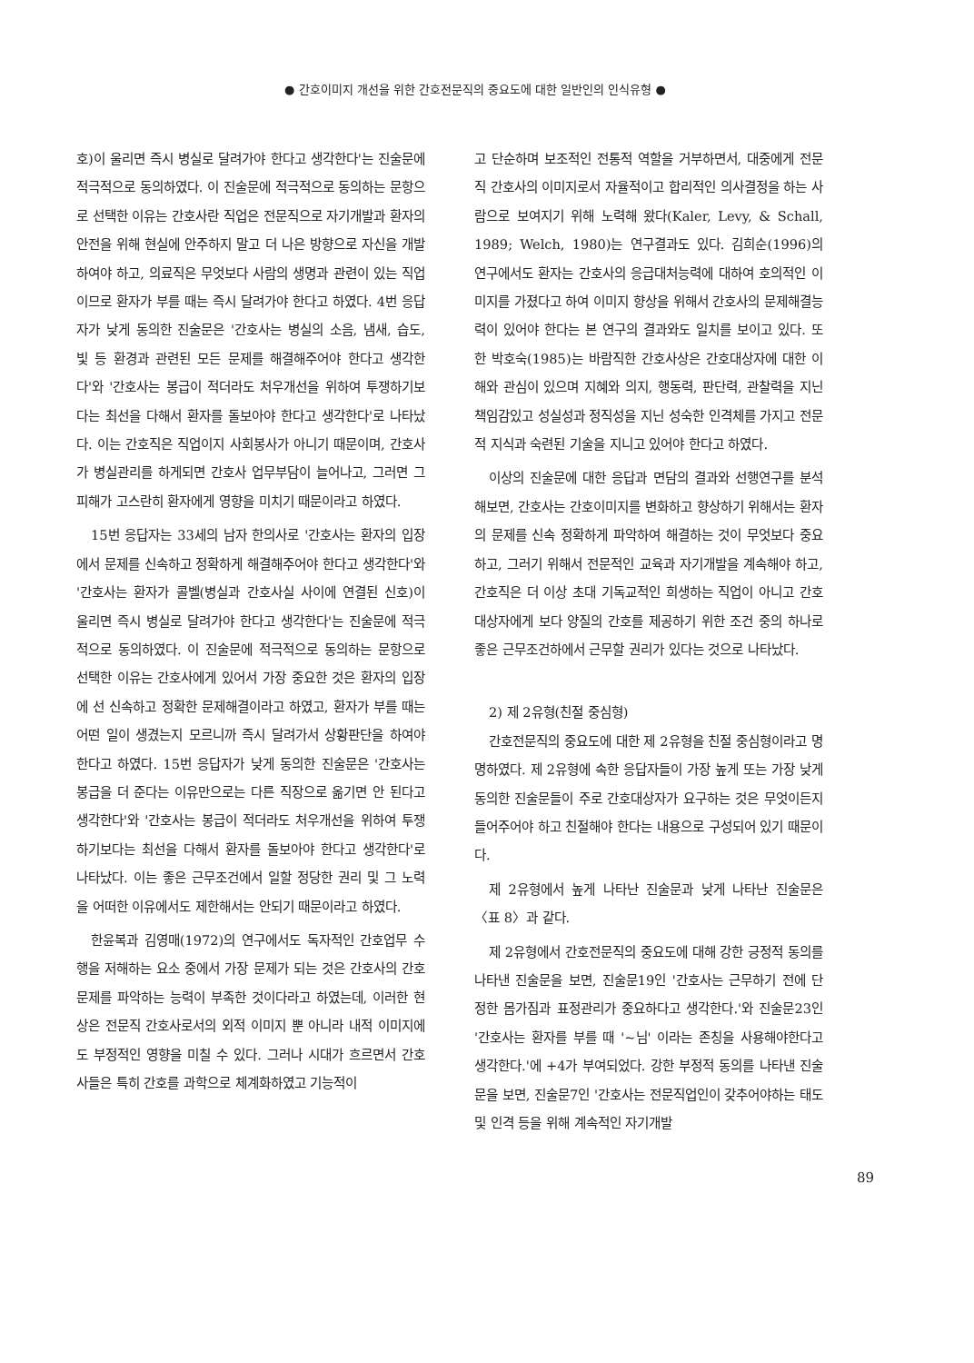● 간호이미지 개선을 위한 간호전문직의 중요도에 대한 일반인의 인식유형 ●
호)이 울리면 즉시 병실로 달려가야 한다고 생각한다'는 진술문에 적극적으로 동의하였다. 이 진술문에 적극적으로 동의하는 문항으로 선택한 이유는 간호사란 직업은 전문직으로 자기개발과 환자의 안전을 위해 현실에 안주하지 말고 더 나은 방향으로 자신을 개발하여야 하고, 의료직은 무엇보다 사람의 생명과 관련이 있는 직업이므로 환자가 부를 때는 즉시 달려가야 한다고 하였다. 4번 응답자가 낮게 동의한 진술문은 '간호사는 병실의 소음, 냄새, 습도, 빛 등 환경과 관련된 모든 문제를 해결해주어야 한다고 생각한다'와 '간호사는 봉급이 적더라도 처우개선을 위하여 투쟁하기보다는 최선을 다해서 환자를 돌보아야 한다고 생각한다'로 나타났다. 이는 간호직은 직업이지 사회봉사가 아니기 때문이며, 간호사가 병실관리를 하게되면 간호사 업무부담이 늘어나고, 그러면 그 피해가 고스란히 환자에게 영향을 미치기 때문이라고 하였다.
15번 응답자는 33세의 남자 한의사로 '간호사는 환자의 입장에서 문제를 신속하고 정확하게 해결해주어야 한다고 생각한다'와 '간호사는 환자가 콜벨(병실과 간호사실 사이에 연결된 신호)이 울리면 즉시 병실로 달려가야 한다고 생각한다'는 진술문에 적극적으로 동의하였다. 이 진술문에 적극적으로 동의하는 문항으로 선택한 이유는 간호사에게 있어서 가장 중요한 것은 환자의 입장에 선 신속하고 정확한 문제해결이라고 하였고, 환자가 부를 때는 어떤 일이 생겼는지 모르니까 즉시 달려가서 상황판단을 하여야 한다고 하였다. 15번 응답자가 낮게 동의한 진술문은 '간호사는 봉급을 더 준다는 이유만으로는 다른 직장으로 옮기면 안 된다고 생각한다'와 '간호사는 봉급이 적더라도 처우개선을 위하여 투쟁하기보다는 최선을 다해서 환자를 돌보아야 한다고 생각한다'로 나타났다. 이는 좋은 근무조건에서 일할 정당한 권리 및 그 노력을 어떠한 이유에서도 제한해서는 안되기 때문이라고 하였다.
한윤복과 김영매(1972)의 연구에서도 독자적인 간호업무 수행을 저해하는 요소 중에서 가장 문제가 되는 것은 간호사의 간호문제를 파악하는 능력이 부족한 것이다라고 하였는데, 이러한 현상은 전문직 간호사로서의 외적 이미지 뿐 아니라 내적 이미지에도 부정적인 영향을 미칠 수 있다. 그러나 시대가 흐르면서 간호사들은 특히 간호를 과학으로 체계화하였고 기능적이
고 단순하며 보조적인 전통적 역할을 거부하면서, 대중에게 전문직 간호사의 이미지로서 자율적이고 합리적인 의사결정을 하는 사람으로 보여지기 위해 노력해 왔다(Kaler, Levy, & Schall, 1989; Welch, 1980)는 연구결과도 있다. 김희순(1996)의 연구에서도 환자는 간호사의 응급대처능력에 대하여 호의적인 이미지를 가졌다고 하여 이미지 향상을 위해서 간호사의 문제해결능력이 있어야 한다는 본 연구의 결과와도 일치를 보이고 있다. 또한 박호숙(1985)는 바람직한 간호사상은 간호대상자에 대한 이해와 관심이 있으며 지혜와 의지, 행동력, 판단력, 관찰력을 지닌 책임감있고 성실성과 정직성을 지닌 성숙한 인격체를 가지고 전문적 지식과 숙련된 기술을 지니고 있어야 한다고 하였다.
이상의 진술문에 대한 응답과 면담의 결과와 선행연구를 분석해보면, 간호사는 간호이미지를 변화하고 향상하기 위해서는 환자의 문제를 신속 정확하게 파악하여 해결하는 것이 무엇보다 중요하고, 그러기 위해서 전문적인 교육과 자기개발을 계속해야 하고, 간호직은 더 이상 초대 기독교적인 희생하는 직업이 아니고 간호대상자에게 보다 양질의 간호를 제공하기 위한 조건 중의 하나로 좋은 근무조건하에서 근무할 권리가 있다는 것으로 나타났다.
2) 제 2유형(친절 중심형)
간호전문직의 중요도에 대한 제 2유형을 친절 중심형이라고 명명하였다. 제 2유형에 속한 응답자들이 가장 높게 또는 가장 낮게 동의한 진술문들이 주로 간호대상자가 요구하는 것은 무엇이든지 들어주어야 하고 친절해야 한다는 내용으로 구성되어 있기 때문이다.
제 2유형에서 높게 나타난 진술문과 낮게 나타난 진술문은 〈표 8〉과 같다.
제 2유형에서 간호전문직의 중요도에 대해 강한 긍정적 동의를 나타낸 진술문을 보면, 진술문19인 '간호사는 근무하기 전에 단정한 몸가짐과 표정관리가 중요하다고 생각한다.'와 진술문23인 '간호사는 환자를 부를 때 '~님' 이라는 존칭을 사용해야한다고 생각한다.'에 +4가 부여되었다. 강한 부정적 동의를 나타낸 진술문을 보면, 진술문7인 '간호사는 전문직업인이 갖추어야하는 태도 및 인격 등을 위해 계속적인 자기개발
89